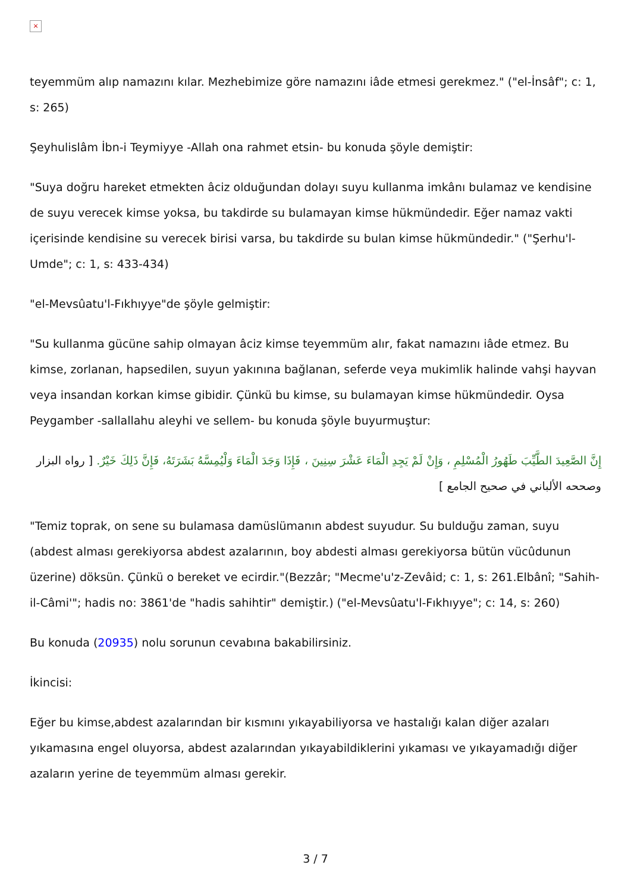×
teyemmüm alıp namazını kılar. Mezhebimize göre namazını iâde etmesi gerekmez." ("el-İnsâf"; c: 1, s: 265)
Şeyhulislâm İbn-i Teymiyye -Allah ona rahmet etsin- bu konuda şöyle demiştir:
"Suya doğru hareket etmekten âciz olduğundan dolayı suyu kullanma imkânı bulamaz ve kendisine de suyu verecek kimse yoksa, bu takdirde su bulamayan kimse hükmündedir. Eğer namaz vakti içerisinde kendisine su verecek birisi varsa, bu takdirde su bulan kimse hükmündedir." ("Şerhu'l-Umde"; c: 1, s: 433-434)
"el-Mevsûatu'l-Fıkhıyye"de şöyle gelmiştir:
"Su kullanma gücüne sahip olmayan âciz kimse teyemmüm alır, fakat namazını iâde etmez. Bu kimse, zorlanan, hapsedilen, suyun yakınına bağlanan, seferde veya mukimlik halinde vahşi hayvan veya insandan korkan kimse gibidir. Çünkü bu kimse, su bulamayan kimse hükmündedir. Oysa Peygamber -sallallahu aleyhi ve sellem- bu konuda şöyle buyurmuştur:
إِنَّ الصَّعِيدَ الطَّيِّبَ طَهُورُ الْمُسْلِمِ ، وَإِنْ لَمْ يَجِدِ الْمَاءَ عَشْرَ سِنِينَ ، فَإِذَا وَجَدَ الْمَاءَ وَلْيُمِسَّهُ بَشَرَتَهُ، فَإِنَّ ذَلِكَ خَيْرٌ. [ رواه البزار وصححه الألباني في صحيح الجامع ]
"Temiz toprak, on sene su bulamasa damüslümanın abdest suyudur. Su bulduğu zaman, suyu (abdest alması gerekiyorsa abdest azalarının, boy abdesti alması gerekiyorsa bütün vücûdunun üzerine) döksün. Çünkü o bereket ve ecirdir."(Bezzâr; "Mecme'u'z-Zevâid; c: 1, s: 261.Elbânî; "Sahih-il-Câmi'"; hadis no: 3861'de "hadis sahihtir" demiştir.) ("el-Mevsûatu'l-Fıkhıyye"; c: 14, s: 260)
Bu konuda (20935) nolu sorunun cevabına bakabilirsiniz.
İkincisi:
Eğer bu kimse,abdest azalarından bir kısmını yıkayabiliyorsa ve hastalığı kalan diğer azaları yıkamasına engel oluyorsa, abdest azalarından yıkayabildiklerini yıkaması ve yıkayamadığı diğer azaların yerine de teyemmüm alması gerekir.
3 / 7